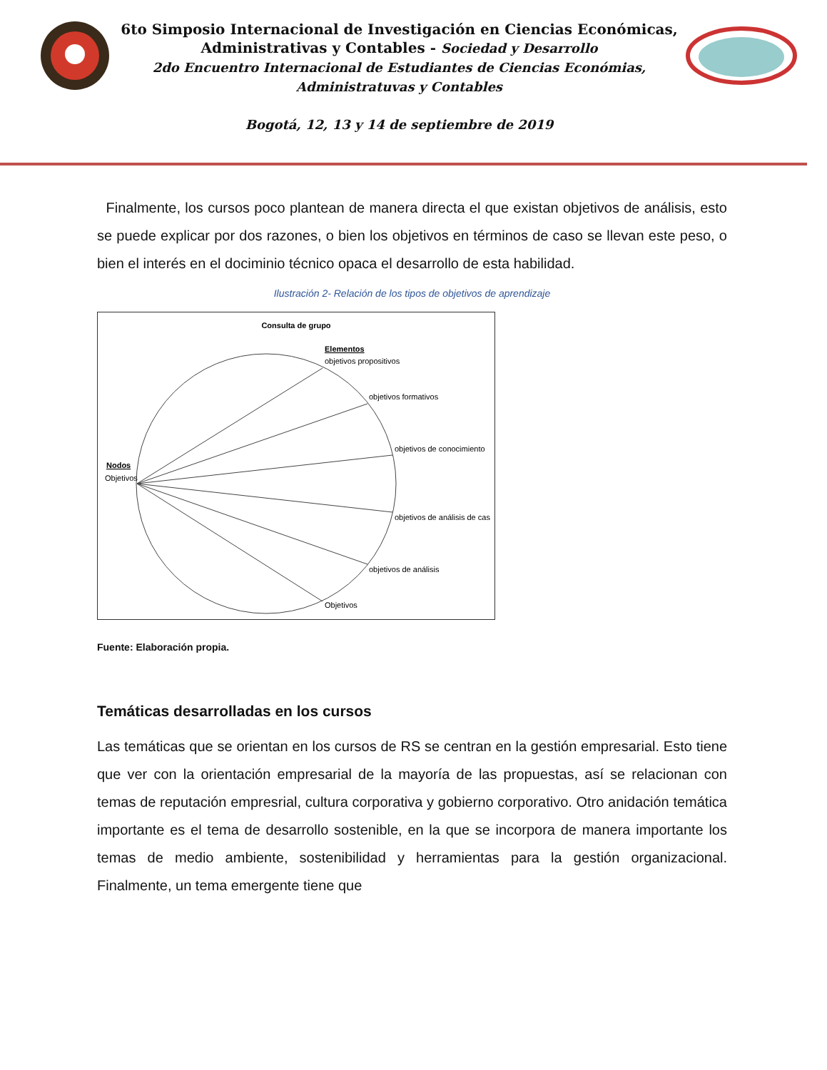6to Simposio Internacional de Investigación en Ciencias Económicas,
Administrativas y Contables - Sociedad y Desarrollo
2do Encuentro Internacional de Estudiantes de Ciencias Económias,
Administratuvas y Contables
Bogotá, 12, 13 y 14 de septiembre de 2019
Finalmente, los cursos poco plantean de manera directa el que existan objetivos de análisis, esto se puede explicar por dos razones, o bien los objetivos en términos de caso se llevan este peso, o bien el interés en el dociminio técnico opaca el desarrollo de esta habilidad.
Ilustración 2- Relación de los tipos de objetivos de aprendizaje
Consulta de grupo
Elementos
objetivos propositivos
objetivos formativos
objetivos de conocimiento
objetivos de análisis de cas
objetivos de análisis
Objetivos
Nodos
Objetivos
Fuente: Elaboración propia.
Temáticas desarrolladas en los cursos
Las temáticas que se orientan en los cursos de RS se centran en la gestión empresarial. Esto tiene que ver con la orientación empresarial de la mayoría de las propuestas, así se relacionan con temas de reputación empresrial, cultura corporativa y gobierno corporativo. Otro anidación temática importante es el tema de desarrollo sostenible, en la que se incorpora de manera importante los temas de medio ambiente, sostenibilidad y herramientas para la gestión organizacional. Finalmente, un tema emergente tiene que